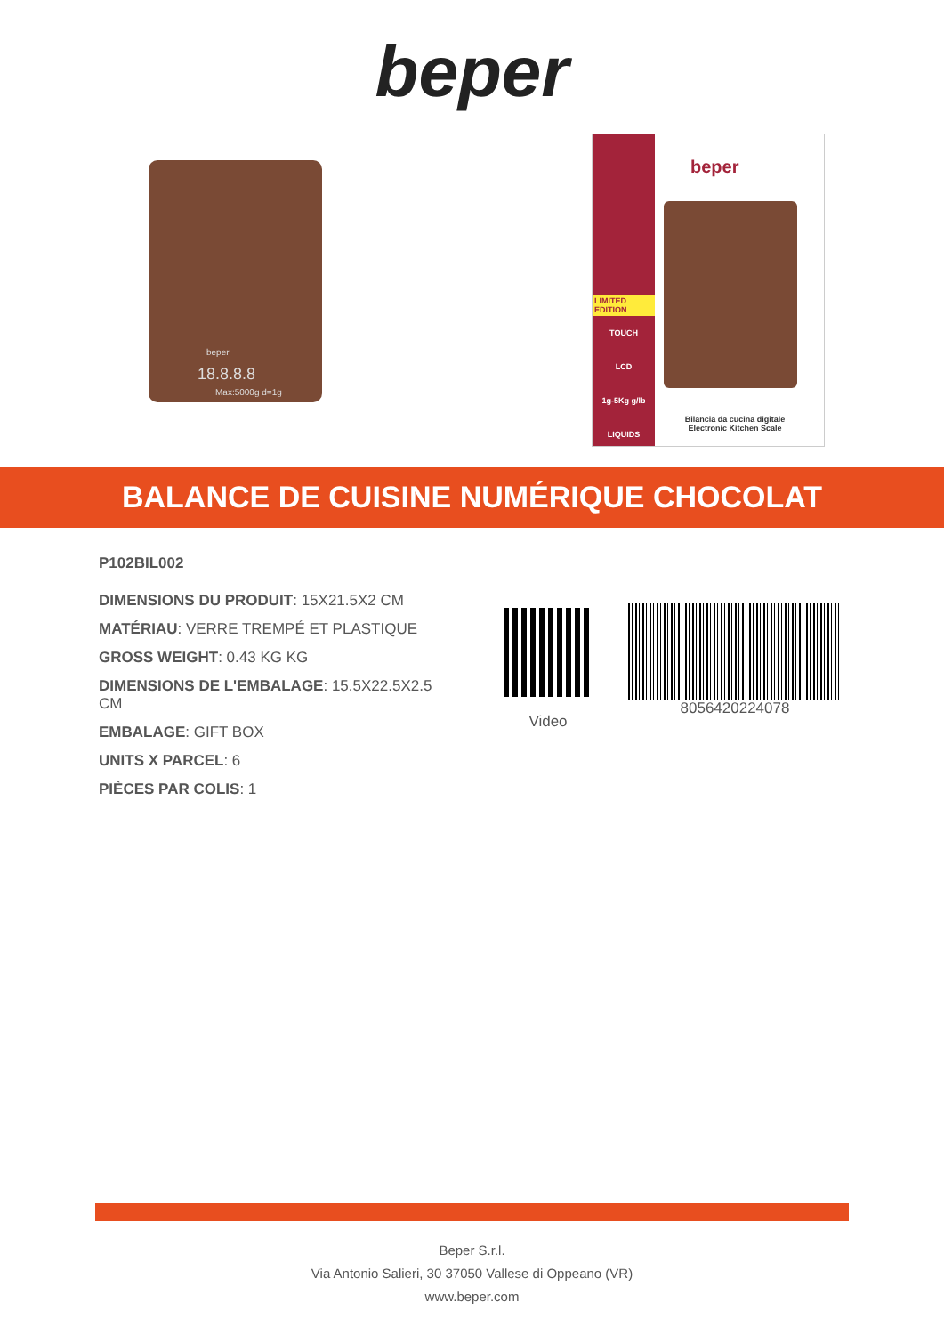beper
beper
18.8.8.8
Max:5000g d=1g
LIMITED EDITION
TOUCH
LCD
1g-5Kg g/lb
LIQUIDS
beper
Bilancia da cucina digitale
Electronic Kitchen Scale
BALANCE DE CUISINE NUMÉRIQUE CHOCOLAT
P102BIL002
DIMENSIONS DU PRODUIT: 15X21.5X2 CM
MATÉRIAU: VERRE TREMPÉ ET PLASTIQUE
GROSS WEIGHT: 0.43 KG KG
DIMENSIONS DE L'EMBALAGE: 15.5X22.5X2.5 CM
EMBALAGE: GIFT BOX
UNITS X PARCEL: 6
PIÈCES PAR COLIS: 1
Video
8056420224078
Beper S.r.l.
Via Antonio Salieri, 30 37050 Vallese di Oppeano (VR)
www.beper.com